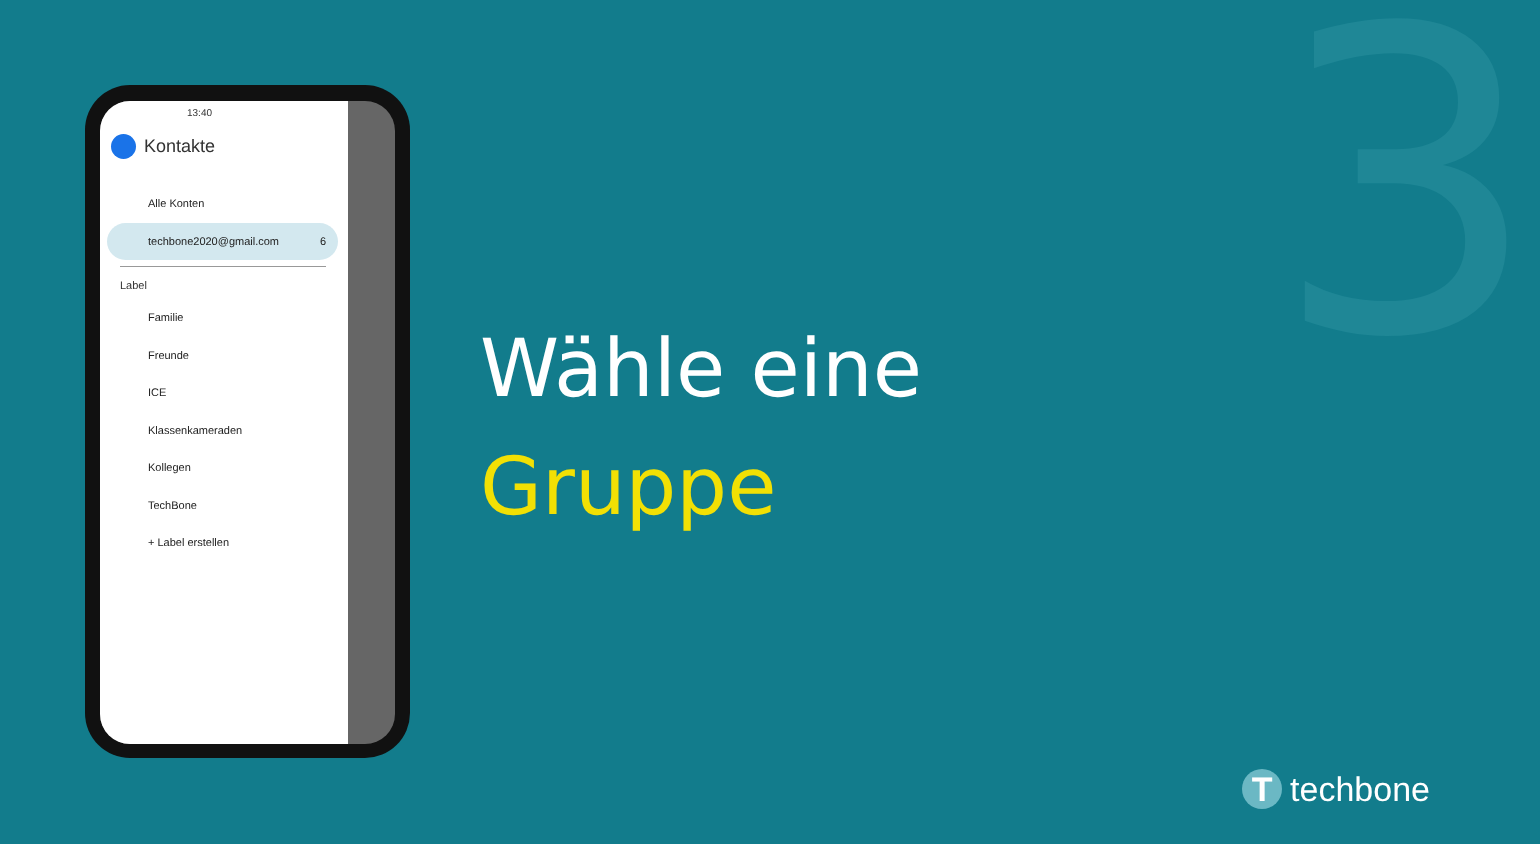3
13:40
Kontakte
Alle Konten
techbone2020@gmail.com 6
Label
Familie
Freunde
ICE
Klassenkameraden
Kollegen
TechBone
+ Label erstellen
Wähle eine
Gruppe
T
techbone